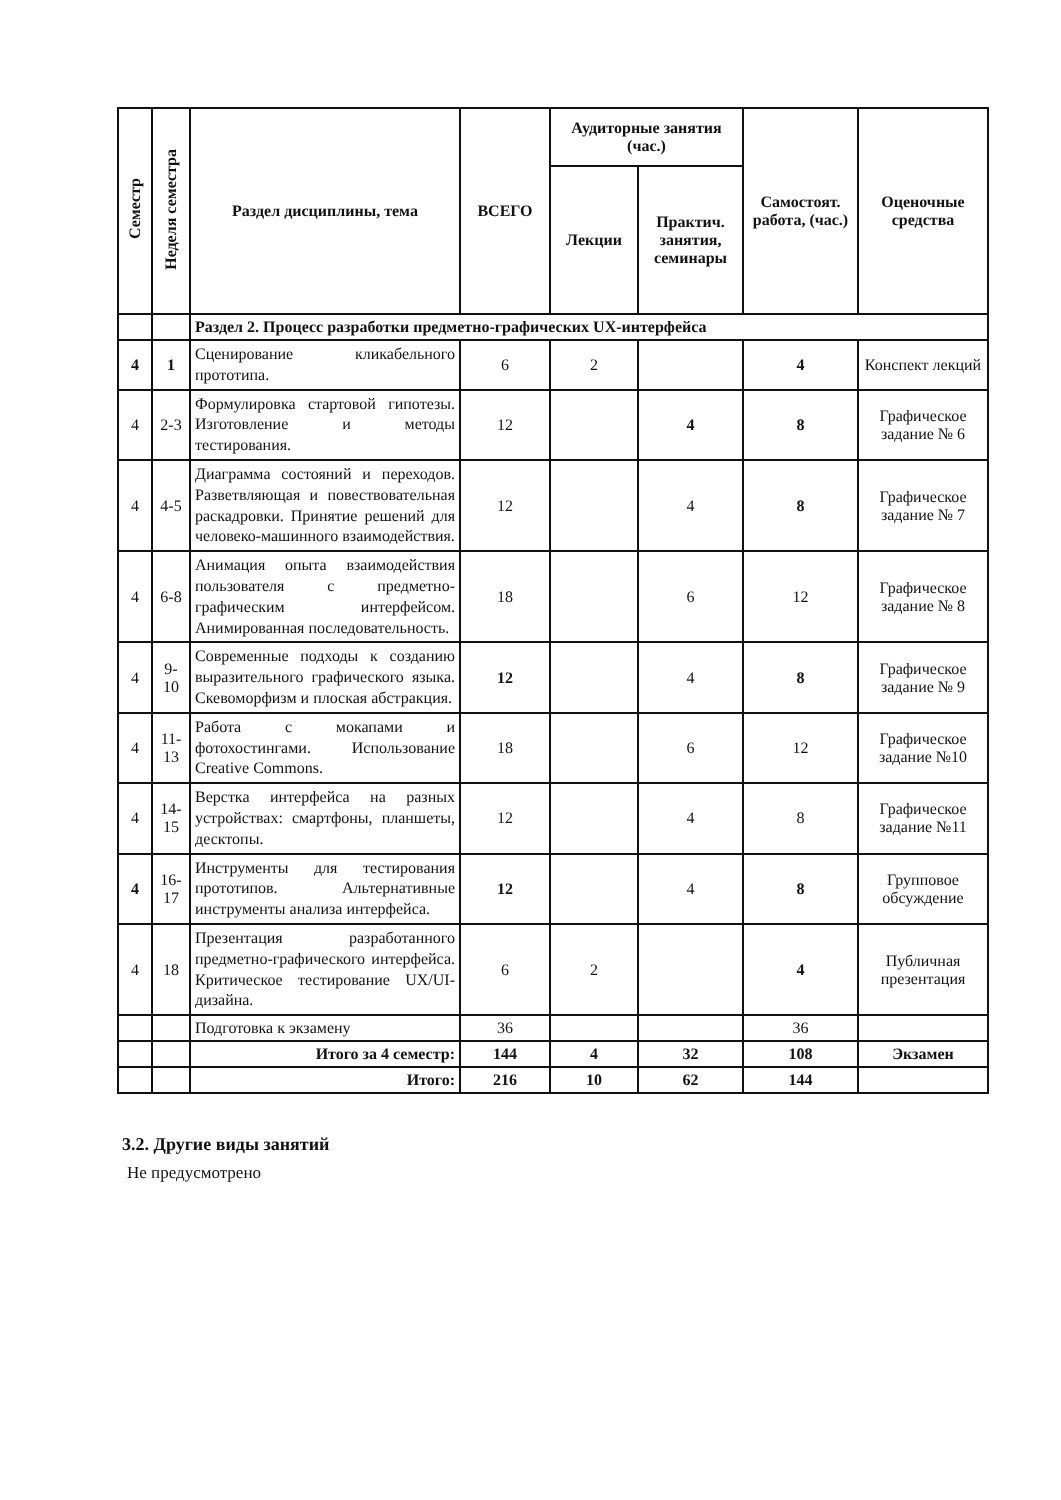| Семестр | Неделя семестра | Раздел дисциплины, тема | ВСЕГО | Аудиторные занятия (час.) | | Самостоят. работа, (час.) | Оценочные средства |
| --- | --- | --- | --- | --- | --- | --- | --- |
| | | | | Лекции | Практич. занятия, семинары | | |
| | | Раздел 2. Процесс разработки предметно-графических UX-интерфейса | | | | | |
| 4 | 1 | Сценирование кликабельного прототипа. | 6 | 2 | | 4 | Конспект лекций |
| 4 | 2-3 | Формулировка стартовой гипотезы. Изготовление и методы тестирования. | 12 | | 4 | 8 | Графическое задание № 6 |
| 4 | 4-5 | Диаграмма состояний и переходов. Разветвляющая и повествовательная раскадровки. Принятие решений для человеко-машинного взаимодействия. | 12 | | 4 | 8 | Графическое задание № 7 |
| 4 | 6-8 | Анимация опыта взаимодействия пользователя с предметно-графическим интерфейсом. Анимированная последовательность. | 18 | | 6 | 12 | Графическое задание № 8 |
| 4 | 9-10 | Современные подходы к созданию выразительного графического языка. Скевоморфизм и плоская абстракция. | 12 | | 4 | 8 | Графическое задание № 9 |
| 4 | 11-13 | Работа с мокапами и фотохостингами. Использование Creative Commons. | 18 | | 6 | 12 | Графическое задание №10 |
| 4 | 14-15 | Верстка интерфейса на разных устройствах: смартфоны, планшеты, десктопы. | 12 | | 4 | 8 | Графическое задание №11 |
| 4 | 16-17 | Инструменты для тестирования прототипов. Альтернативные инструменты анализа интерфейса. | 12 | | 4 | 8 | Групповое обсуждение |
| 4 | 18 | Презентация разработанного предметно-графического интерфейса. Критическое тестирование UX/UI-дизайна. | 6 | 2 | | 4 | Публичная презентация |
| | | Подготовка к экзамену | 36 | | | 36 | |
| | | Итого за 4 семестр: | 144 | 4 | 32 | 108 | Экзамен |
| | | Итого: | 216 | 10 | 62 | 144 | |
3.2. Другие виды занятий
Не предусмотрено